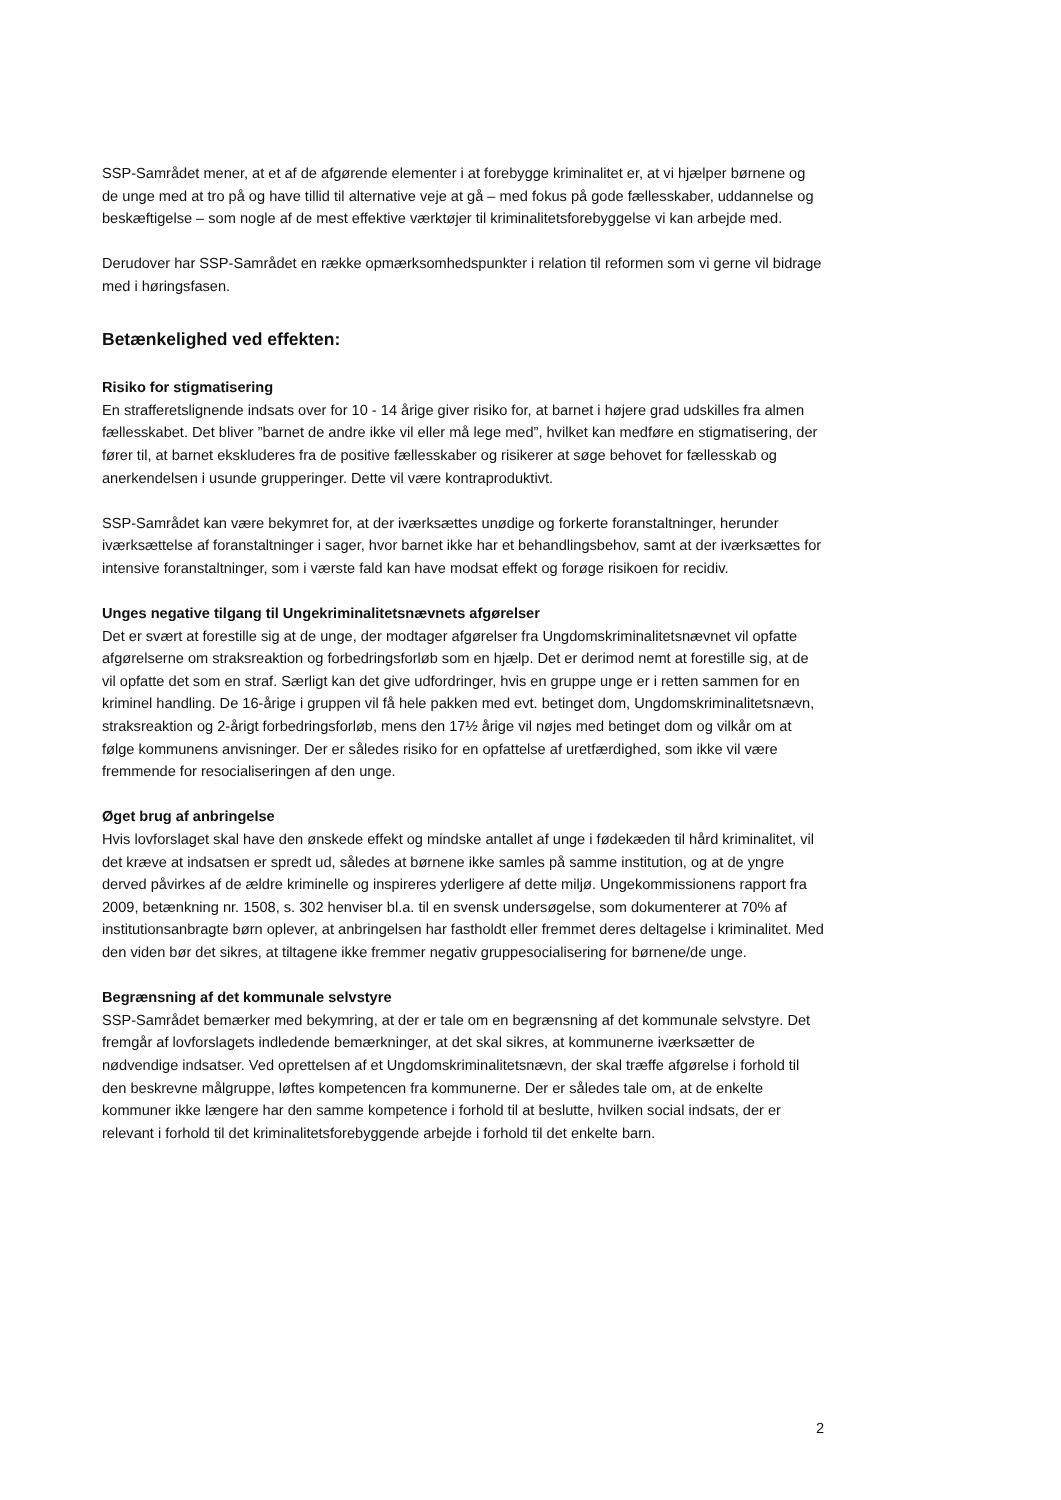SSP-Samrådet mener, at et af de afgørende elementer i at forebygge kriminalitet er, at vi hjælper børnene og de unge med at tro på og have tillid til alternative veje at gå – med fokus på gode fællesskaber, uddannelse og beskæftigelse – som nogle af de mest effektive værktøjer til kriminalitetsforebyggelse vi kan arbejde med.
Derudover har SSP-Samrådet en række opmærksomhedspunkter i relation til reformen som vi gerne vil bidrage med i høringsfasen.
Betænkelighed ved effekten:
Risiko for stigmatisering
En strafferetslignende indsats over for 10 - 14 årige giver risiko for, at barnet i højere grad udskilles fra almen fællesskabet. Det bliver ”barnet de andre ikke vil eller må lege med”, hvilket kan medføre en stigmatisering, der fører til, at barnet ekskluderes fra de positive fællesskaber og risikerer at søge behovet for fællesskab og anerkendelsen i usunde grupperinger. Dette vil være kontraproduktivt.
SSP-Samrådet kan være bekymret for, at der iværksættes unødige og forkerte foranstaltninger, herunder iværksættelse af foranstaltninger i sager, hvor barnet ikke har et behandlingsbehov, samt at der iværksættes for intensive foranstaltninger, som i værste fald kan have modsat effekt og forøge risikoen for recidiv.
Unges negative tilgang til Ungekriminalitetsnævnets afgørelser
Det er svært at forestille sig at de unge, der modtager afgørelser fra Ungdomskriminalitetsnævnet vil opfatte afgørelserne om straksreaktion og forbedringsforløb som en hjælp. Det er derimod nemt at forestille sig, at de vil opfatte det som en straf. Særligt kan det give udfordringer, hvis en gruppe unge er i retten sammen for en kriminel handling. De 16-årige i gruppen vil få hele pakken med evt. betinget dom, Ungdomskriminalitetsnævn, straksreaktion og 2-årigt forbedringsforløb, mens den 17½ årige vil nøjes med betinget dom og vilkår om at følge kommunens anvisninger. Der er således risiko for en opfattelse af uretfærdighed, som ikke vil være fremmende for resocialiseringen af den unge.
Øget brug af anbringelse
Hvis lovforslaget skal have den ønskede effekt og mindske antallet af unge i fødekæden til hård kriminalitet, vil det kræve at indsatsen er spredt ud, således at børnene ikke samles på samme institution, og at de yngre derved påvirkes af de ældre kriminelle og inspireres yderligere af dette miljø. Ungekommissionens rapport fra 2009, betænkning nr. 1508, s. 302 henviser bl.a. til en svensk undersøgelse, som dokumenterer at 70% af institutionsanbragte børn oplever, at anbringelsen har fastholdt eller fremmet deres deltagelse i kriminalitet. Med den viden bør det sikres, at tiltagene ikke fremmer negativ gruppesocialisering for børnene/de unge.
Begrænsning af det kommunale selvstyre
SSP-Samrådet bemærker med bekymring, at der er tale om en begrænsning af det kommunale selvstyre. Det fremgår af lovforslagets indledende bemærkninger, at det skal sikres, at kommunerne iværksætter de nødvendige indsatser. Ved oprettelsen af et Ungdomskriminalitetsnævn, der skal træffe afgørelse i forhold til den beskrevne målgruppe, løftes kompetencen fra kommunerne. Der er således tale om, at de enkelte kommuner ikke længere har den samme kompetence i forhold til at beslutte, hvilken social indsats, der er relevant i forhold til det kriminalitetsforebyggende arbejde i forhold til det enkelte barn.
2